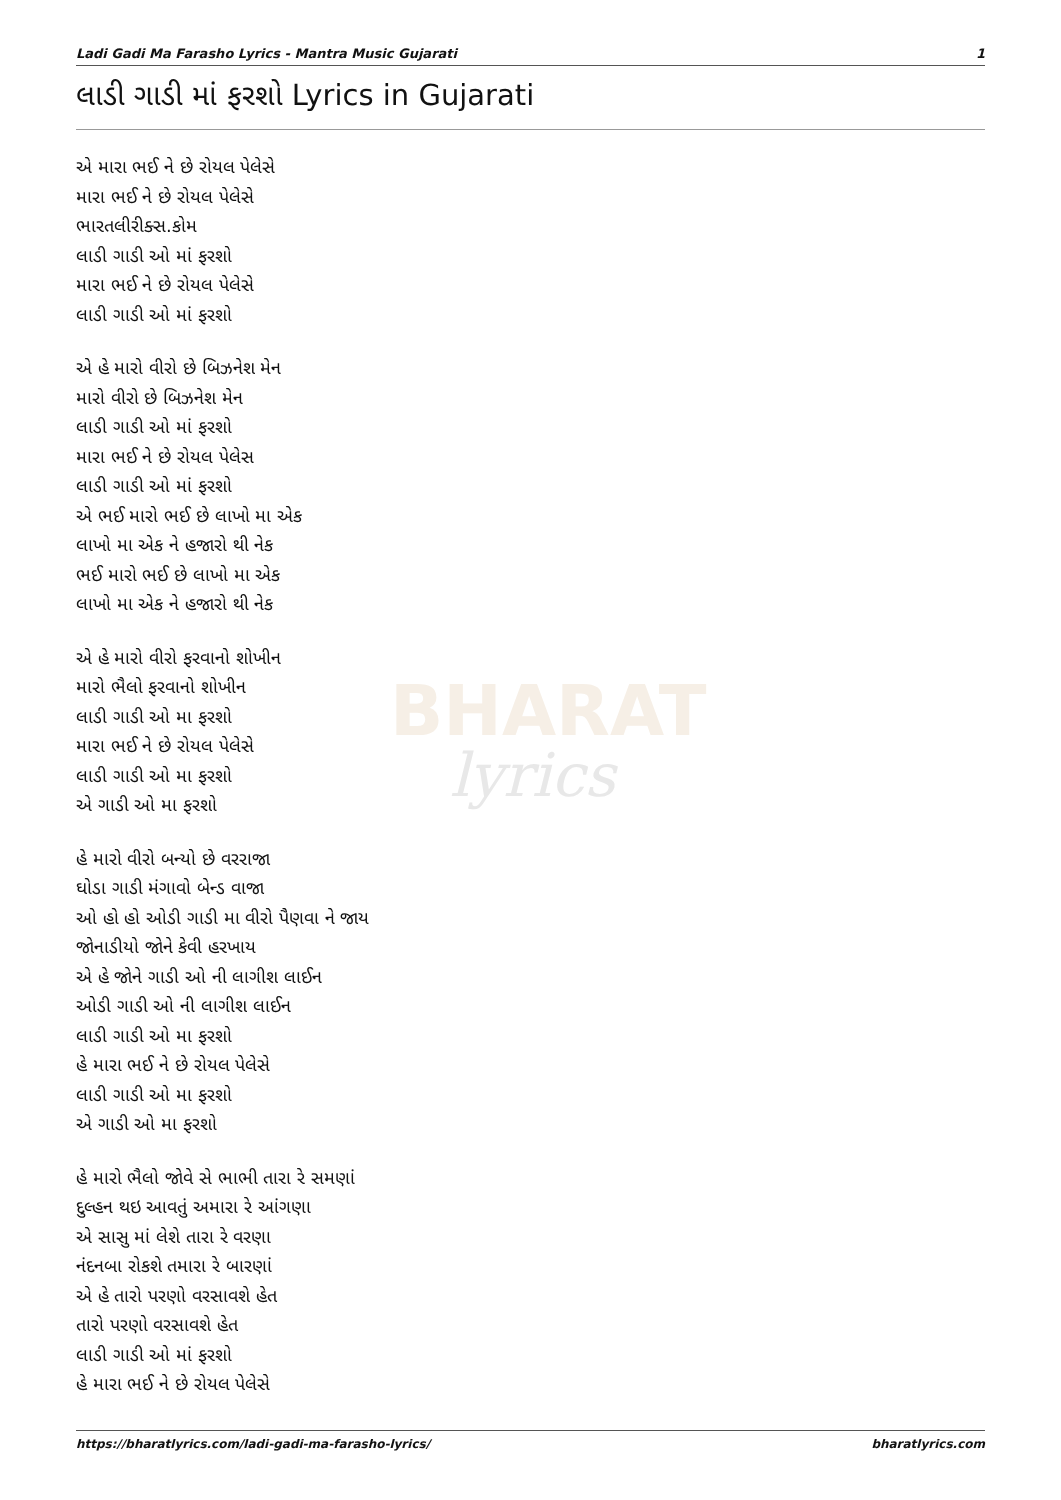Ladi Gadi Ma Farasho Lyrics - Mantra Music Gujarati 1
લાડી ગાડી માં ફરશો Lyrics in Gujarati
BHARAT
lyrics
એ મારા ભઈ ને છે રોયલ પેલેસે
મારા ભઈ ને છે રોયલ પેલેસે
ભારતલીરીક્સ.કોમ
લાડી ગાડી ઓ માં ફરશો
મારા ભઈ ને છે રોયલ પેલેસે
લાડી ગાડી ઓ માં ફરશો
એ હે મારો વીરો છે બિઝનેશ મેન
મારો વીરો છે બિઝનેશ મેન
લાડી ગાડી ઓ માં ફરશો
મારા ભઈ ને છે રોયલ પેલેસ
લાડી ગાડી ઓ માં ફરશો
એ ભઈ મારો ભઈ છે લાખો મા એક
લાખો મા એક ને હજારો થી નેક
ભઈ મારો ભઈ છે લાખો મા એક
લાખો મા એક ને હજારો થી નેક
એ હે મારો વીરો ફરવાનો શોખીન
મારો ભૈલો ફરવાનો શોખીન
લાડી ગાડી ઓ મા ફરશો
મારા ભઈ ને છે રોયલ પેલેસે
લાડી ગાડી ઓ મા ફરશો
એ ગાડી ઓ મા ફરશો
હે મારો વીરો બન્યો છે વરરાજા
ઘોડા ગાડી મંગાવો બેન્ડ વાજા
ઓ હો હો ઓડી ગાડી મા વીરો પૈણવા ને જાય
જોનાડીયો જોને કેવી હરખાય
એ હે જોને ગાડી ઓ ની લાગીશ લાઈન
ઓડી ગાડી ઓ ની લાગીશ લાઈન
લાડી ગાડી ઓ મા ફરશો
હે મારા ભઈ ને છે રોયલ પેલેસે
લાડી ગાડી ઓ મા ફરશો
એ ગાડી ઓ મા ફરશો
હે મારો ભૈલો જોવે સે ભાભી તારા રે સમણાં
દુલ્હન થઇ આવતું અમારા રે આંગણા
એ સાસુ માં લેશે તારા રે વરણા
નંદનબા રોકશે તમારા રે બારણાં
એ હે તારો પરણો વરસાવશે હેત
તારો પરણો વરસાવશે હેત
લાડી ગાડી ઓ માં ફરશો
હે મારા ભઈ ને છે રોયલ પેલેસે
https://bharatlyrics.com/ladi-gadi-ma-farasho-lyrics/ bharatlyrics.com